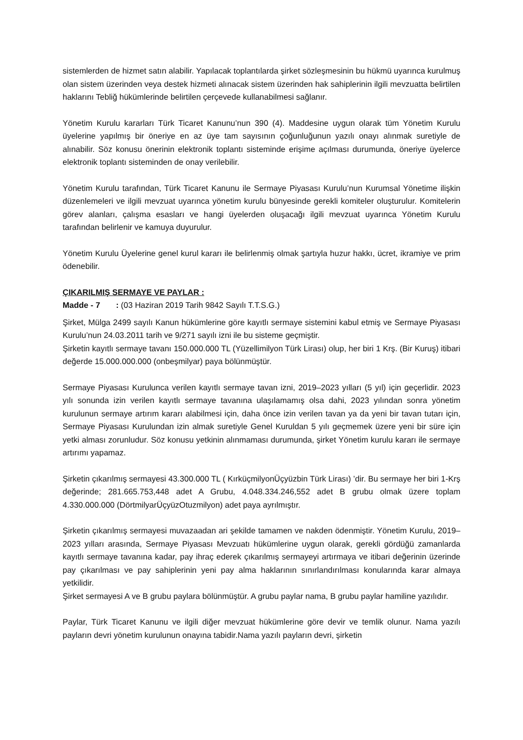sistemlerden de hizmet satın alabilir. Yapılacak toplantılarda şirket sözleşmesinin bu hükmü uyarınca kurulmuş olan sistem üzerinden veya destek hizmeti alınacak sistem üzerinden hak sahiplerinin ilgili mevzuatta belirtilen haklarını Tebliğ hükümlerinde belirtilen çerçevede kullanabilmesi sağlanır.
Yönetim Kurulu kararları Türk Ticaret Kanunu’nun 390 (4). Maddesine uygun olarak tüm Yönetim Kurulu üyelerine yapılmış bir öneriye en az üye tam sayısının çoğunluğunun yazılı onayı alınmak suretiyle de alınabilir. Söz konusu önerinin elektronik toplantı sisteminde erişime açılması durumunda, öneriye üyelerce elektronik toplantı sisteminden de onay verilebilir.
Yönetim Kurulu tarafından, Türk Ticaret Kanunu ile Sermaye Piyasası Kurulu’nun Kurumsal Yönetime ilişkin düzenlemeleri ve ilgili mevzuat uyarınca yönetim kurulu bünyesinde gerekli komiteler oluşturulur. Komitelerin görev alanları, çalışma esasları ve hangi üyelerden oluşacağı ilgili mevzuat uyarınca Yönetim Kurulu tarafından belirlenir ve kamuya duyurulur.
Yönetim Kurulu Üyelerine genel kurul kararı ile belirlenmiş olmak şartıyla huzur hakkı, ücret, ikramiye ve prim ödenebilir.
ÇIKARILMIŞ SERMAYE VE PAYLAR :
Madde - 7 : (03 Haziran 2019 Tarih 9842 Sayılı T.T.S.G.)
Şirket, Mülga 2499 sayılı Kanun hükümlerine göre kayıtlı sermaye sistemini kabul etmiş ve Sermaye Piyasası Kurulu’nun 24.03.2011 tarih ve 9/271 sayılı izni ile bu sisteme geçmiştir.
Şirketin kayıtlı sermaye tavanı 150.000.000 TL (Yüzellimilyon Türk Lirası) olup, her biri 1 Krş. (Bir Kuruş) itibari değerde 15.000.000.000 (onbeşmilyar) paya bölünmüştür.
Sermaye Piyasası Kurulunca verilen kayıtlı sermaye tavan izni, 2019–2023 yılları (5 yıl) için geçerlidir. 2023 yılı sonunda izin verilen kayıtlı sermaye tavanına ulaşılamamış olsa dahi, 2023 yılından sonra yönetim kurulunun sermaye artırım kararı alabilmesi için, daha önce izin verilen tavan ya da yeni bir tavan tutarı için, Sermaye Piyasası Kurulundan izin almak suretiyle Genel Kuruldan 5 yılı geçmemek üzere yeni bir süre için yetki alması zorunludur. Söz konusu yetkinin alınmaması durumunda, şirket Yönetim kurulu kararı ile sermaye artırımı yapamaz.
Şirketin çıkarılmış sermayesi 43.300.000 TL ( KırküçmilyonÜçyüzbin Türk Lirası) ’dir. Bu sermaye her biri 1-Krş değerinde; 281.665.753,448 adet A Grubu, 4.048.334.246,552 adet B grubu olmak üzere toplam 4.330.000.000 (DörtmilyarÜçyüzOtuzmilyon) adet paya ayrılmıştır.
Şirketin çıkarılmış sermayesi muvazaadan ari şekilde tamamen ve nakden ödenmiştir. Yönetim Kurulu, 2019–2023 yılları arasında, Sermaye Piyasası Mevzuatı hükümlerine uygun olarak, gerekli gördüğü zamanlarda kayıtlı sermaye tavanına kadar, pay ihraç ederek çıkarılmış sermayeyi artırmaya ve itibari değerinin üzerinde pay çıkarılması ve pay sahiplerinin yeni pay alma haklarının sınırlandırılması konularında karar almaya yetkilidir.
Şirket sermayesi A ve B grubu paylara bölünmüştür. A grubu paylar nama, B grubu paylar hamiline yazılıdır.
Paylar, Türk Ticaret Kanunu ve ilgili diğer mevzuat hükümlerine göre devir ve temlik olunur. Nama yazılı payların devri yönetim kurulunun onayına tabidir.Nama yazılı payların devri, şirketin